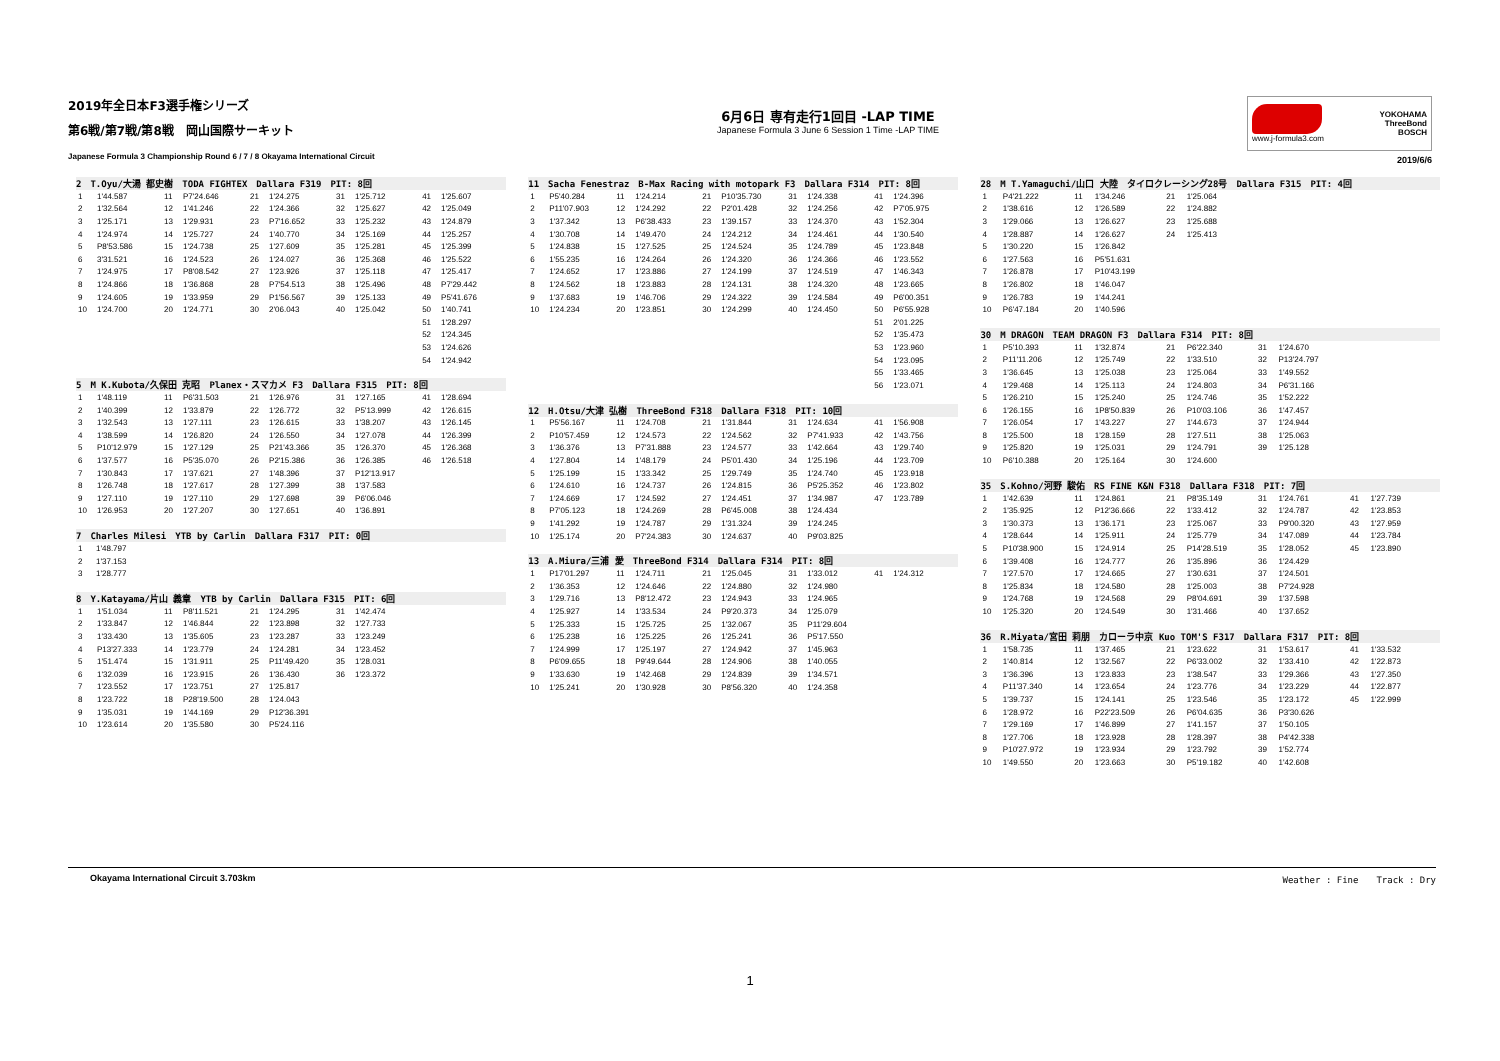2019年全日本F3選手権シリーズ
第6戦/第7戦/第8戦　岡山国際サーキット
Japanese Formula 3 Championship Round 6 / 7 / 8 Okayama International Circuit
6月6日 専有走行1回目 -LAP TIME
Japanese Formula 3 June 6 Session 1 Time -LAP TIME
www.j-formula3.com
YOKOHAMA
ThreeBond
BOSCH
2019/6/6
| 2 T.Oyu/大湯 都史樹 TODA FIGHTEX Dallara F319 PIT: 8回 | | | | | | | | | |
| 1 | 1'44.587 | 11 | P7'24.646 | 21 | 1'24.275 | 31 | 1'25.712 | 41 | 1'25.607 |
| 2 | 1'32.564 | 12 | 1'41.246 | 22 | 1'24.366 | 32 | 1'25.627 | 42 | 1'25.049 |
| 3 | 1'25.171 | 13 | 1'29.931 | 23 | P7'16.652 | 33 | 1'25.232 | 43 | 1'24.879 |
| 4 | 1'24.974 | 14 | 1'25.727 | 24 | 1'40.770 | 34 | 1'25.169 | 44 | 1'25.257 |
| 5 | P8'53.586 | 15 | 1'24.738 | 25 | 1'27.609 | 35 | 1'25.281 | 45 | 1'25.399 |
| 6 | 3'31.521 | 16 | 1'24.523 | 26 | 1'24.027 | 36 | 1'25.368 | 46 | 1'25.522 |
| 7 | 1'24.975 | 17 | P8'08.542 | 27 | 1'23.926 | 37 | 1'25.118 | 47 | 1'25.417 |
| 8 | 1'24.866 | 18 | 1'36.868 | 28 | P7'54.513 | 38 | 1'25.496 | 48 | P7'29.442 |
| 9 | 1'24.605 | 19 | 1'33.959 | 29 | P1'56.567 | 39 | 1'25.133 | 49 | P5'41.676 |
| 10 | 1'24.700 | 20 | 1'24.771 | 30 | 2'06.043 | 40 | 1'25.042 | 50 | 1'40.741 |
| | | | | | | | | 51 | 1'28.297 |
| | | | | | | | | 52 | 1'24.345 |
| | | | | | | | | 53 | 1'24.626 |
| | | | | | | | | 54 | 1'24.942 |
| 5 M K.Kubota/久保田 克昭 Planex・スマカメ F3 Dallara F315 PIT: 8回 | | | | | | | | | |
| 1 | 1'48.119 | 11 | P6'31.503 | 21 | 1'26.976 | 31 | 1'27.165 | 41 | 1'28.694 |
| 2 | 1'40.399 | 12 | 1'33.879 | 22 | 1'26.772 | 32 | P5'13.999 | 42 | 1'26.615 |
| 3 | 1'32.543 | 13 | 1'27.111 | 23 | 1'26.615 | 33 | 1'38.207 | 43 | 1'26.145 |
| 4 | 1'38.599 | 14 | 1'26.820 | 24 | 1'26.550 | 34 | 1'27.078 | 44 | 1'26.399 |
| 5 | P10'12.979 | 15 | 1'27.129 | 25 | P21'43.366 | 35 | 1'26.370 | 45 | 1'26.368 |
| 6 | 1'37.577 | 16 | P5'35.070 | 26 | P2'15.386 | 36 | 1'26.385 | 46 | 1'26.518 |
| 7 | 1'30.843 | 17 | 1'37.621 | 27 | 1'48.396 | 37 | P12'13.917 | | |
| 8 | 1'26.748 | 18 | 1'27.617 | 28 | 1'27.399 | 38 | 1'37.583 | | |
| 9 | 1'27.110 | 19 | 1'27.110 | 29 | 1'27.698 | 39 | P6'06.046 | | |
| 10 | 1'26.953 | 20 | 1'27.207 | 30 | 1'27.651 | 40 | 1'36.891 | | |
| 7 Charles Milesi YTB by Carlin Dallara F317 PIT: 0回 | | |
| 1 | 1'48.797 | |
| 2 | 1'37.153 | |
| 3 | 1'28.777 | |
| 8 Y.Katayama/片山 義章 YTB by Carlin Dallara F315 PIT: 6回 | | | | | | | | | |
| 1 | 1'51.034 | 11 | P8'11.521 | 21 | 1'24.295 | 31 | 1'42.474 | | |
| 2 | 1'33.847 | 12 | 1'46.844 | 22 | 1'23.898 | 32 | 1'27.733 | | |
| 3 | 1'33.430 | 13 | 1'35.605 | 23 | 1'23.287 | 33 | 1'23.249 | | |
| 4 | P13'27.333 | 14 | 1'23.779 | 24 | 1'24.281 | 34 | 1'23.452 | | |
| 5 | 1'51.474 | 15 | 1'31.911 | 25 | P11'49.420 | 35 | 1'28.031 | | |
| 6 | 1'32.039 | 16 | 1'23.915 | 26 | 1'36.430 | 36 | 1'23.372 | | |
| 7 | 1'23.552 | 17 | 1'23.751 | 27 | 1'25.817 | | | | |
| 8 | 1'23.722 | 18 | P28'19.500 | 28 | 1'24.043 | | | | |
| 9 | 1'35.031 | 19 | 1'44.169 | 29 | P12'36.391 | | | | |
| 10 | 1'23.614 | 20 | 1'35.580 | 30 | P5'24.116 | | | | |
| 11 Sacha Fenestraz B-Max Racing with motopark F3 Dallara F314 PIT: 8回 | | | | | | | | | |
| 1 | P5'40.284 | 11 | 1'24.214 | 21 | P10'35.730 | 31 | 1'24.338 | 41 | 1'24.396 |
| 2 | P11'07.903 | 12 | 1'24.292 | 22 | P2'01.428 | 32 | 1'24.256 | 42 | P7'05.975 |
| 3 | 1'37.342 | 13 | P6'38.433 | 23 | 1'39.157 | 33 | 1'24.370 | 43 | 1'52.304 |
| 4 | 1'30.708 | 14 | 1'49.470 | 24 | 1'24.212 | 34 | 1'24.461 | 44 | 1'30.540 |
| 5 | 1'24.838 | 15 | 1'27.525 | 25 | 1'24.524 | 35 | 1'24.789 | 45 | 1'23.848 |
| 6 | 1'55.235 | 16 | 1'24.264 | 26 | 1'24.320 | 36 | 1'24.366 | 46 | 1'23.552 |
| 7 | 1'24.652 | 17 | 1'23.886 | 27 | 1'24.199 | 37 | 1'24.519 | 47 | 1'46.343 |
| 8 | 1'24.562 | 18 | 1'23.883 | 28 | 1'24.131 | 38 | 1'24.320 | 48 | 1'23.665 |
| 9 | 1'37.683 | 19 | 1'46.706 | 29 | 1'24.322 | 39 | 1'24.584 | 49 | P6'00.351 |
| 10 | 1'24.234 | 20 | 1'23.851 | 30 | 1'24.299 | 40 | 1'24.450 | 50 | P6'55.928 |
| | | | | | | | | 51 | 2'01.225 |
| | | | | | | | | 52 | 1'35.473 |
| | | | | | | | | 53 | 1'23.960 |
| | | | | | | | | 54 | 1'23.095 |
| | | | | | | | | 55 | 1'33.465 |
| | | | | | | | | 56 | 1'23.071 |
| 12 H.Otsu/大津 弘樹 ThreeBond F318 Dallara F318 PIT: 10回 | | | | | | | | | |
| 1 | P5'56.167 | 11 | 1'24.708 | 21 | 1'31.844 | 31 | 1'24.634 | 41 | 1'56.908 |
| 2 | P10'57.459 | 12 | 1'24.573 | 22 | 1'24.562 | 32 | P7'41.933 | 42 | 1'43.756 |
| 3 | 1'36.376 | 13 | P7'31.888 | 23 | 1'24.577 | 33 | 1'42.664 | 43 | 1'29.740 |
| 4 | 1'27.804 | 14 | 1'48.179 | 24 | P5'01.430 | 34 | 1'25.196 | 44 | 1'23.709 |
| 5 | 1'25.199 | 15 | 1'33.342 | 25 | 1'29.749 | 35 | 1'24.740 | 45 | 1'23.918 |
| 6 | 1'24.610 | 16 | 1'24.737 | 26 | 1'24.815 | 36 | P5'25.352 | 46 | 1'23.802 |
| 7 | 1'24.669 | 17 | 1'24.592 | 27 | 1'24.451 | 37 | 1'34.987 | 47 | 1'23.789 |
| 8 | P7'05.123 | 18 | 1'24.269 | 28 | P6'45.008 | 38 | 1'24.434 | | |
| 9 | 1'41.292 | 19 | 1'24.787 | 29 | 1'31.324 | 39 | 1'24.245 | | |
| 10 | 1'25.174 | 20 | P7'24.383 | 30 | 1'24.637 | 40 | P9'03.825 | | |
| 13 A.Miura/三浦 愛 ThreeBond F314 Dallara F314 PIT: 8回 | | | | | | | | | |
| 1 | P17'01.297 | 11 | 1'24.711 | 21 | 1'25.045 | 31 | 1'33.012 | 41 | 1'24.312 |
| 2 | 1'36.353 | 12 | 1'24.646 | 22 | 1'24.880 | 32 | 1'24.980 | | |
| 3 | 1'29.716 | 13 | P8'12.472 | 23 | 1'24.943 | 33 | 1'24.965 | | |
| 4 | 1'25.927 | 14 | 1'33.534 | 24 | P9'20.373 | 34 | 1'25.079 | | |
| 5 | 1'25.333 | 15 | 1'25.725 | 25 | 1'32.067 | 35 | P11'29.604 | | |
| 6 | 1'25.238 | 16 | 1'25.225 | 26 | 1'25.241 | 36 | P5'17.550 | | |
| 7 | 1'24.999 | 17 | 1'25.197 | 27 | 1'24.942 | 37 | 1'45.963 | | |
| 8 | P6'09.655 | 18 | P9'49.644 | 28 | 1'24.906 | 38 | 1'40.055 | | |
| 9 | 1'33.630 | 19 | 1'42.468 | 29 | 1'24.839 | 39 | 1'34.571 | | |
| 10 | 1'25.241 | 20 | 1'30.928 | 30 | P8'56.320 | 40 | 1'24.358 | | |
| 28 M T.Yamaguchi/山口 大陸 タイロクレーシング28号 Dallara F315 PIT: 4回 | | | | | | | | | |
| 1 | P4'21.222 | 11 | 1'34.246 | 21 | 1'25.064 | | | | |
| 2 | 1'38.616 | 12 | 1'26.589 | 22 | 1'24.882 | | | | |
| 3 | 1'29.066 | 13 | 1'26.627 | 23 | 1'25.688 | | | | |
| 4 | 1'28.887 | 14 | 1'26.627 | 24 | 1'25.413 | | | | |
| 5 | 1'30.220 | 15 | 1'26.842 | | | | | | |
| 6 | 1'27.563 | 16 | P5'51.631 | | | | | | |
| 7 | 1'26.878 | 17 | P10'43.199 | | | | | | |
| 8 | 1'26.802 | 18 | 1'46.047 | | | | | | |
| 9 | 1'26.783 | 19 | 1'44.241 | | | | | | |
| 10 | P6'47.184 | 20 | 1'40.596 | | | | | | |
| 30 M DRAGON TEAM DRAGON F3 Dallara F314 PIT: 8回 | | | | | | | | | |
| 1 | P5'10.393 | 11 | 1'32.874 | 21 | P6'22.340 | 31 | 1'24.670 | | |
| 2 | P11'11.206 | 12 | 1'25.749 | 22 | 1'33.510 | 32 | P13'24.797 | | |
| 3 | 1'36.645 | 13 | 1'25.038 | 23 | 1'25.064 | 33 | 1'49.552 | | |
| 4 | 1'29.468 | 14 | 1'25.113 | 24 | 1'24.803 | 34 | P6'31.166 | | |
| 5 | 1'26.210 | 15 | 1'25.240 | 25 | 1'24.746 | 35 | 1'52.222 | | |
| 6 | 1'26.155 | 16 | 1P8'50.839 | 26 | P10'03.106 | 36 | 1'47.457 | | |
| 7 | 1'26.054 | 17 | 1'43.227 | 27 | 1'44.673 | 37 | 1'24.944 | | |
| 8 | 1'25.500 | 18 | 1'28.159 | 28 | 1'27.511 | 38 | 1'25.063 | | |
| 9 | 1'25.820 | 19 | 1'25.031 | 29 | 1'24.791 | 39 | 1'25.128 | | |
| 10 | P6'10.388 | 20 | 1'25.164 | 30 | 1'24.600 | | | | |
| 35 S.Kohno/河野 駿佑 RS FINE K&N F318 Dallara F318 PIT: 7回 | | | | | | | | | |
| 1 | 1'42.639 | 11 | 1'24.861 | 21 | P8'35.149 | 31 | 1'24.761 | 41 | 1'27.739 |
| 2 | 1'35.925 | 12 | P12'36.666 | 22 | 1'33.412 | 32 | 1'24.787 | 42 | 1'23.853 |
| 3 | 1'30.373 | 13 | 1'36.171 | 23 | 1'25.067 | 33 | P9'00.320 | 43 | 1'27.959 |
| 4 | 1'28.644 | 14 | 1'25.911 | 24 | 1'25.779 | 34 | 1'47.089 | 44 | 1'23.784 |
| 5 | P10'38.900 | 15 | 1'24.914 | 25 | P14'28.519 | 35 | 1'28.052 | 45 | 1'23.890 |
| 6 | 1'39.408 | 16 | 1'24.777 | 26 | 1'35.896 | 36 | 1'24.429 | | |
| 7 | 1'27.570 | 17 | 1'24.665 | 27 | 1'30.631 | 37 | 1'24.501 | | |
| 8 | 1'25.834 | 18 | 1'24.580 | 28 | 1'25.003 | 38 | P7'24.928 | | |
| 9 | 1'24.768 | 19 | 1'24.568 | 29 | P8'04.691 | 39 | 1'37.598 | | |
| 10 | 1'25.320 | 20 | 1'24.549 | 30 | 1'31.466 | 40 | 1'37.652 | | |
| 36 R.Miyata/宮田 莉朋 カローラ中京 Kuo TOM'S F317 Dallara F317 PIT: 8回 | | | | | | | | | |
| 1 | 1'58.735 | 11 | 1'37.465 | 21 | 1'23.622 | 31 | 1'53.617 | 41 | 1'33.532 |
| 2 | 1'40.814 | 12 | 1'32.567 | 22 | P6'33.002 | 32 | 1'33.410 | 42 | 1'22.873 |
| 3 | 1'36.396 | 13 | 1'23.833 | 23 | 1'38.547 | 33 | 1'29.366 | 43 | 1'27.350 |
| 4 | P11'37.340 | 14 | 1'23.654 | 24 | 1'23.776 | 34 | 1'23.229 | 44 | 1'22.877 |
| 5 | 1'39.737 | 15 | 1'24.141 | 25 | 1'23.546 | 35 | 1'23.172 | 45 | 1'22.999 |
| 6 | 1'28.972 | 16 | P22'23.509 | 26 | P6'04.635 | 36 | P3'30.626 | | |
| 7 | 1'29.169 | 17 | 1'46.899 | 27 | 1'41.157 | 37 | 1'50.105 | | |
| 8 | 1'27.706 | 18 | 1'23.928 | 28 | 1'28.397 | 38 | P4'42.338 | | |
| 9 | P10'27.972 | 19 | 1'23.934 | 29 | 1'23.792 | 39 | 1'52.774 | | |
| 10 | 1'49.550 | 20 | 1'23.663 | 30 | P5'19.182 | 40 | 1'42.608 | | |
Okayama International Circuit 3.703km Weather : Fine　　Track : Dry
1